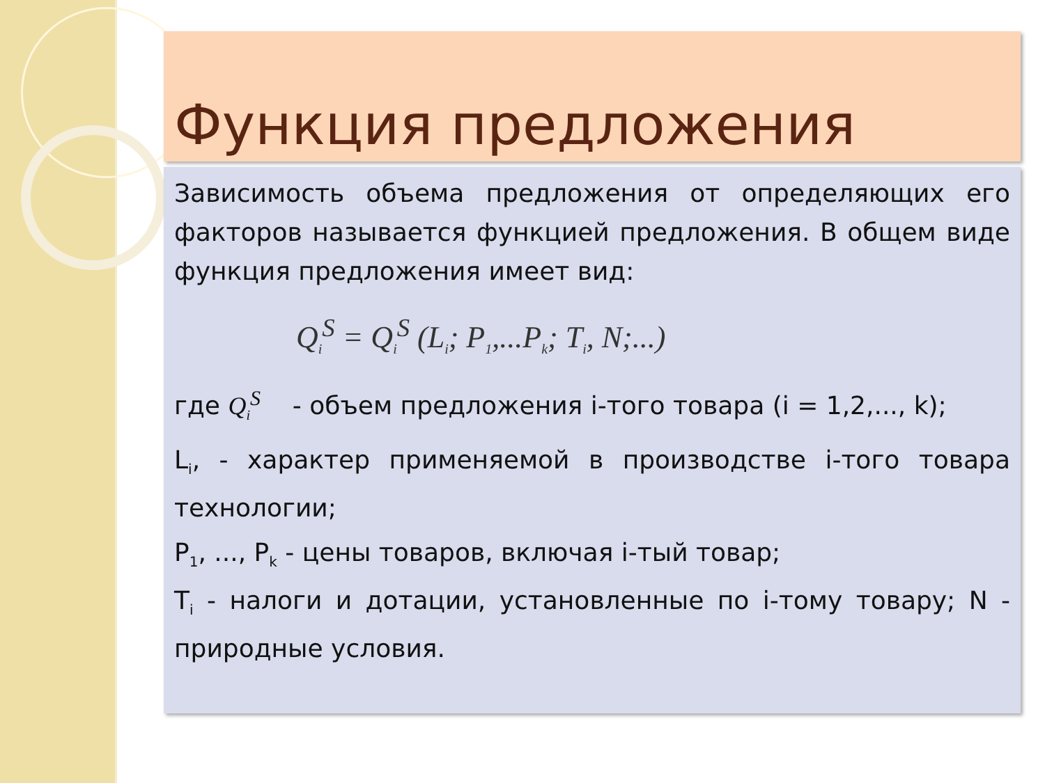Функция предложения
Зависимость объема предложения от определяющих его факторов называется функцией предложения. В общем виде функция предложения имеет вид:
Q<sub>i</sub><sup>S</sup> = Q<sub>i</sub><sup>S</sup> (L<sub>i</sub>; P<sub>1</sub>,...P<sub>k</sub>; T<sub>i</sub>, N;...)
где Q<sub>i</sub><sup>S</sup> - объем предложения i-того товара (i = 1,2,..., k);
L<sub>i</sub>, - характер применяемой в производстве i-того товара технологии;
P<sub>1</sub>, ..., P<sub>k</sub> - цены товаров, включая i-тый товар;
T<sub>i</sub> - налоги и дотации, установленные по i-тому товару; N - природные условия.